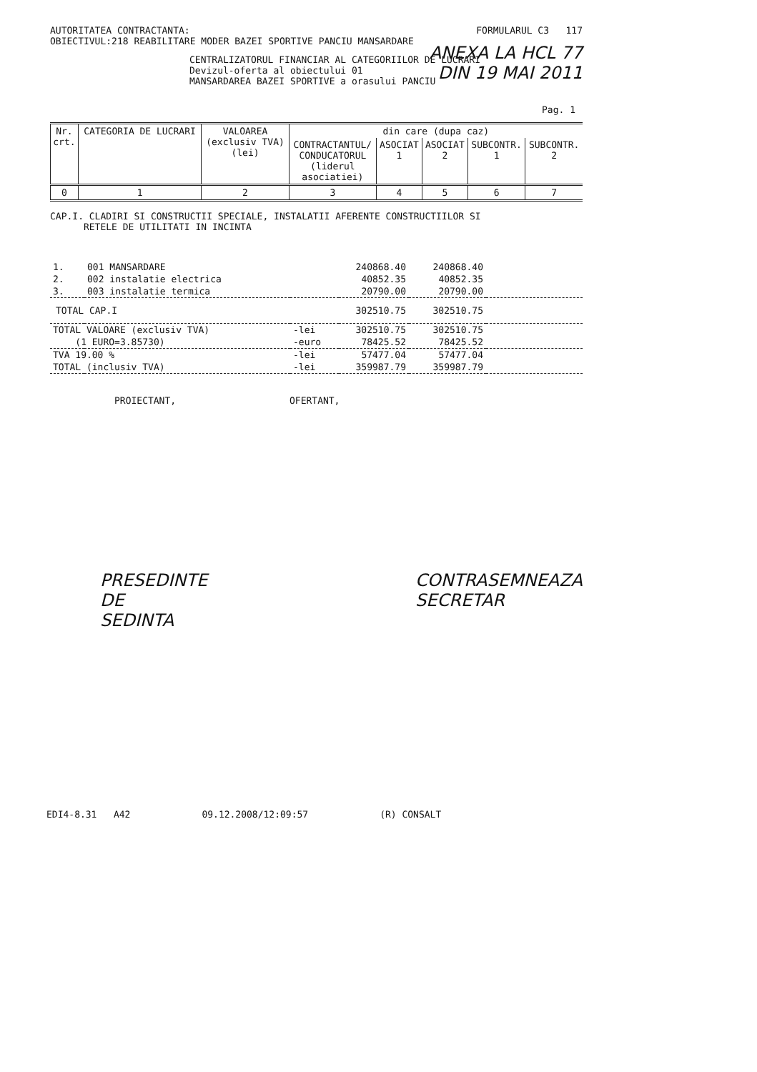AUTORITATEA CONTRACTANTA:
OBIECTIVUL:218 REABILITARE MODER BAZEI SPORTIVE PANCIU MANSARDARE
FORMULARUL C3 117
ANEXA LA HCL 77
DIN 19 MAI 2011
CENTRALIZATORUL FINANCIAR AL CATEGORIILOR DE LUCRARI
Devizul-oferta al obiectului 01
MANSARDAREA BAZEI SPORTIVE a orasului PANCIU
Pag. 1
| Nr. crt. | CATEGORIA DE LUCRARI | VALOAREA (exclusiv TVA) (lei) | din care (dupa caz) | | | | |
| --- | --- | --- | --- | --- | --- | --- | --- |
| | | | CONTRACTANTUL/ CONDUCATORUL (liderul asociatiei) | ASOCIAT 1 | ASOCIAT 2 | SUBCONTR. 1 | SUBCONTR. 2 |
| 0 | 1 | 2 | 3 | 4 | 5 | 6 | 7 |
CAP.I. CLADIRI SI CONSTRUCTII SPECIALE, INSTALATII AFERENTE CONSTRUCTIILOR SI
RETELE DE UTILITATI IN INCINTA
| 1. | 001 MANSARDARE | | 240868.40 | 240868.40 | |
| 2. | 002 instalatie electrica | | 40852.35 | 40852.35 | |
| 3. | 003 instalatie termica | | 20790.00 | 20790.00 | |
| TOTAL CAP.I | | | 302510.75 | 302510.75 | |
| TOTAL VALOARE (exclusiv TVA) | | -lei | 302510.75 | 302510.75 | |
| (1 EURO=3.85730) | | -euro | 78425.52 | 78425.52 | |
| TVA 19.00 % | | -lei | 57477.04 | 57477.04 | |
| TOTAL (inclusiv TVA) | | -lei | 359987.79 | 359987.79 | |
PROIECTANT, OFERTANT,
PRESEDINTE
DE
SEDINTA
CONTRASEMNEAZA
SECRETAR
EDI4-8.31 A42 09.12.2008/12:09:57 (R) CONSALT